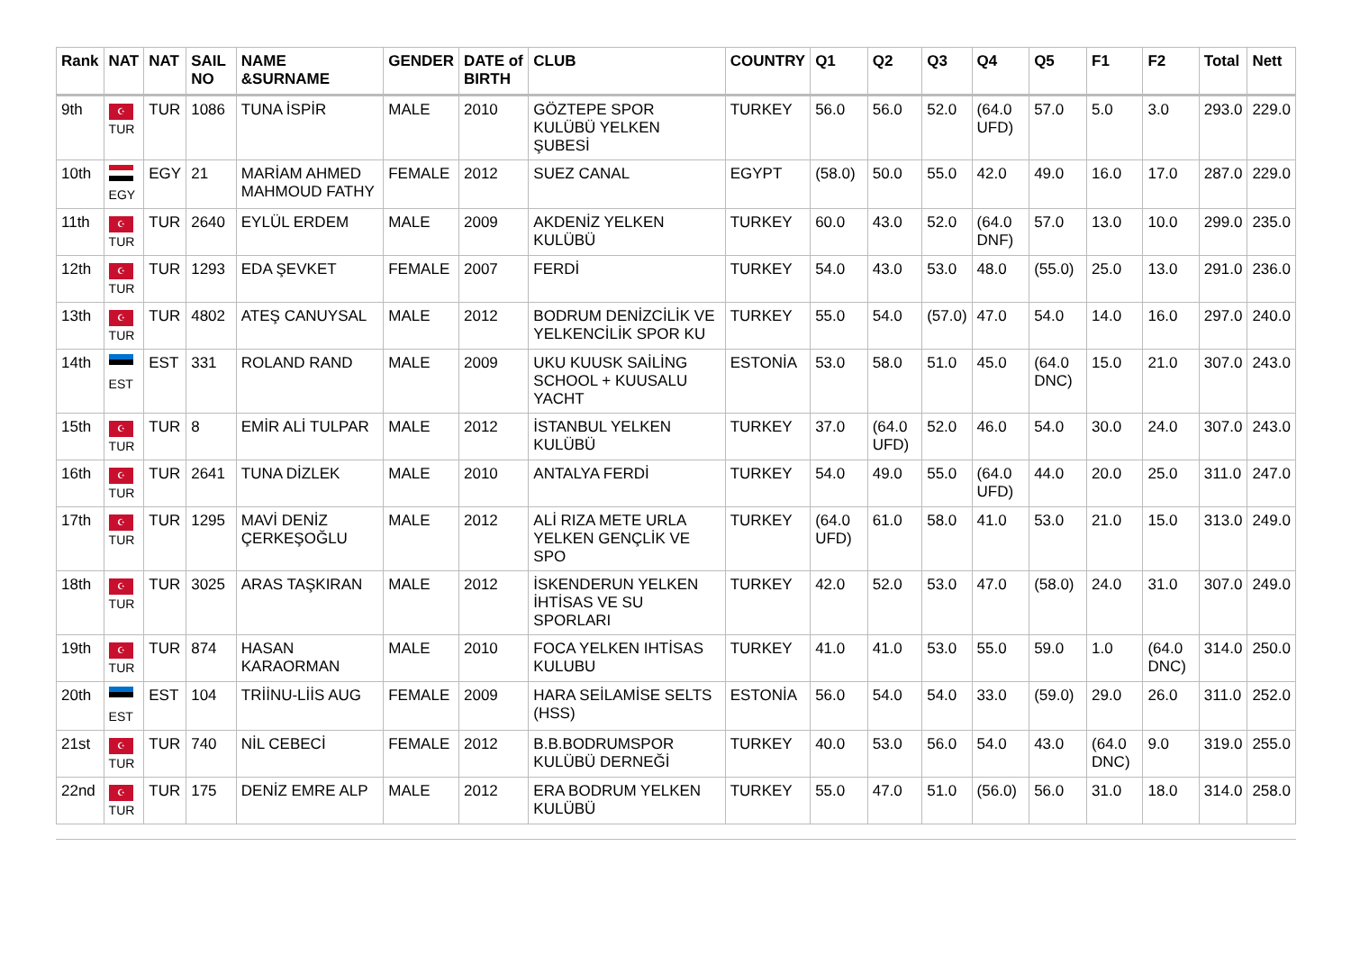| Rank | NAT | NAT | SAIL NO | NAME &SURNAME | GENDER | DATE of BIRTH | CLUB | COUNTRY | Q1 | Q2 | Q3 | Q4 | Q5 | F1 | F2 | Total | Nett |
| --- | --- | --- | --- | --- | --- | --- | --- | --- | --- | --- | --- | --- | --- | --- | --- | --- | --- |
| 9th | ☪ TUR | TUR | 1086 | TUNA İSPİR | MALE | 2010 | GÖZTEPE SPOR KULÜBÜ YELKEN ŞUBESİ | TURKEY | 56.0 | 56.0 | 52.0 | (64.0 UFD) | 57.0 | 5.0 | 3.0 | 293.0 | 229.0 |
| 10th | EGY | EGY | 21 | MARİAM AHMED MAHMOUD FATHY | FEMALE | 2012 | SUEZ CANAL | EGYPT | (58.0) | 50.0 | 55.0 | 42.0 | 49.0 | 16.0 | 17.0 | 287.0 | 229.0 |
| 11th | ☪ TUR | TUR | 2640 | EYLÜL ERDEM | MALE | 2009 | AKDENİZ YELKEN KULÜBÜ | TURKEY | 60.0 | 43.0 | 52.0 | (64.0 DNF) | 57.0 | 13.0 | 10.0 | 299.0 | 235.0 |
| 12th | ☪ TUR | TUR | 1293 | EDA ŞEVKET | FEMALE | 2007 | FERDİ | TURKEY | 54.0 | 43.0 | 53.0 | 48.0 | (55.0) | 25.0 | 13.0 | 291.0 | 236.0 |
| 13th | ☪ TUR | TUR | 4802 | ATEŞ CANUYSAL | MALE | 2012 | BODRUM DENİZCİLİK VE YELKENCİLİK SPOR KU | TURKEY | 55.0 | 54.0 | (57.0) | 47.0 | 54.0 | 14.0 | 16.0 | 297.0 | 240.0 |
| 14th | EST | EST | 331 | ROLAND RAND | MALE | 2009 | UKU KUUSK SAİLİNG SCHOOL + KUUSALU YACHT | ESTONİA | 53.0 | 58.0 | 51.0 | 45.0 | (64.0 DNC) | 15.0 | 21.0 | 307.0 | 243.0 |
| 15th | ☪ TUR | TUR | 8 | EMİR ALİ TULPAR | MALE | 2012 | İSTANBUL YELKEN KULÜBÜ | TURKEY | 37.0 | (64.0 UFD) | 52.0 | 46.0 | 54.0 | 30.0 | 24.0 | 307.0 | 243.0 |
| 16th | ☪ TUR | TUR | 2641 | TUNA DİZLEK | MALE | 2010 | ANTALYA FERDİ | TURKEY | 54.0 | 49.0 | 55.0 | (64.0 UFD) | 44.0 | 20.0 | 25.0 | 311.0 | 247.0 |
| 17th | ☪ TUR | TUR | 1295 | MAVİ DENİZ ÇERKEŞOĞLU | MALE | 2012 | ALİ RIZA METE URLA YELKEN GENÇLİK VE SPO | TURKEY | (64.0 UFD) | 61.0 | 58.0 | 41.0 | 53.0 | 21.0 | 15.0 | 313.0 | 249.0 |
| 18th | ☪ TUR | TUR | 3025 | ARAS TAŞKIRAN | MALE | 2012 | İSKENDERUN YELKEN İHTİSAS VE SU SPORLARI | TURKEY | 42.0 | 52.0 | 53.0 | 47.0 | (58.0) | 24.0 | 31.0 | 307.0 | 249.0 |
| 19th | ☪ TUR | TUR | 874 | HASAN KARAORMAN | MALE | 2010 | FOCA YELKEN IHTİSAS KULUBU | TURKEY | 41.0 | 41.0 | 53.0 | 55.0 | 59.0 | 1.0 | (64.0 DNC) | 314.0 | 250.0 |
| 20th | EST | EST | 104 | TRİİNU-LİİS AUG | FEMALE | 2009 | HARA SEİLAMİSE SELTS (HSS) | ESTONİA | 56.0 | 54.0 | 54.0 | 33.0 | (59.0) | 29.0 | 26.0 | 311.0 | 252.0 |
| 21st | ☪ TUR | TUR | 740 | NİL CEBECİ | FEMALE | 2012 | B.B.BODRUMSPOR KULÜBÜ DERNEĞİ | TURKEY | 40.0 | 53.0 | 56.0 | 54.0 | 43.0 | (64.0 DNC) | 9.0 | 319.0 | 255.0 |
| 22nd | ☪ TUR | TUR | 175 | DENİZ EMRE ALP | MALE | 2012 | ERA BODRUM YELKEN KULÜBÜ | TURKEY | 55.0 | 47.0 | 51.0 | (56.0) | 56.0 | 31.0 | 18.0 | 314.0 | 258.0 |